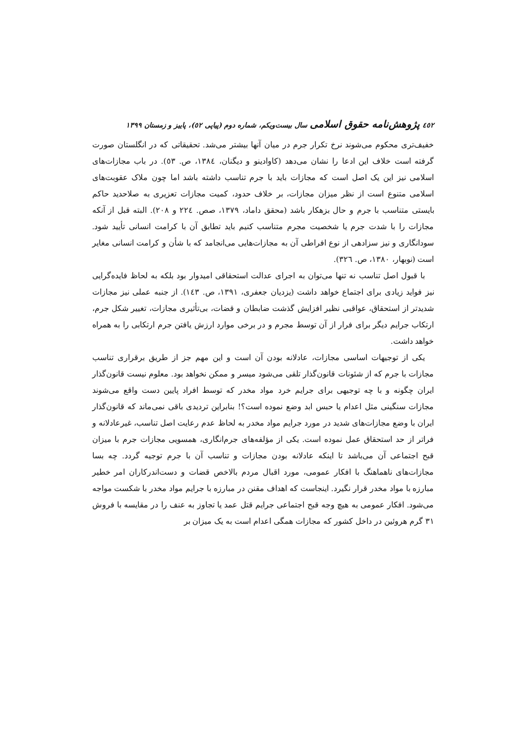٤٥٢ پژوهش‌نامه حقوق اسلامی سال بیست‌ویکم، شماره دوم (پیاپی ٥٢)، پاییز و زمستان ١٣٩٩
خفیف‌تری محکوم می‌شوند نرخ تکرار جرم در میان آنها بیشتر می‌شد. تحقیقاتی که در انگلستان صورت گرفته است خلاف این ادعا را نشان می‌دهد (کاوادینو و دیگنان، ١٣٨٤، ص. ٥٣). در باب مجازات‌های اسلامی نیز این یک اصل است که مجازات باید با جرم تناسب داشته باشد اما چون ملاک عقوبت‌های اسلامی متنوع است از نظر میزان مجازات، بر خلاف حدود، کمیت مجازات تعزیری به صلاحدید حاکم بایستی متناسب با جرم و حال بزهکار باشد (محقق داماد، ١٣٧٩، صص. ٢٢٤ و ٢٠٨). البته قبل از آنکه مجازات را با شدت جرم یا شخصیت مجرم متناسب کنیم باید تطابق آن با کرامت انسانی تأیید شود. سودانگاری و نیز سزادهی از نوع افراطی آن به مجازات‌هایی می‌انجامد که با شأن و کرامت انسانی مغایر است (نوبهار، ١٣٨٠، ص. ٣٢٦).
با قبول اصل تناسب نه تنها می‌توان به اجرای عدالت استحقاقی امیدوار بود بلکه به لحاظ فایده‌گرایی نیز فواید زیادی برای اجتماع خواهد داشت (یزدیان جعفری، ١٣٩١، ص. ١٤٣). از جنبه عملی نیز مجازات شدیدتر از استحقاق، عواقبی نظیر افزایش گذشت ضابطان و قضات، بی‌تأثیری مجازات، تغییر شکل جرم، ارتکاب جرایم دیگر برای فرار از آن توسط مجرم و در برخی موارد ارزش یافتن جرم ارتکابی را به همراه خواهد داشت.
یکی از توجیهات اساسی مجازات، عادلانه بودن آن است و این مهم جز از طریق برقراری تناسب مجازات با جرم که از شئونات قانون‌گذار تلقی می‌شود میسر و ممکن نخواهد بود. معلوم نیست قانون‌گذار ایران چگونه و با چه توجیهی برای جرایم خرد مواد مخدر که توسط افراد پایین دست واقع می‌شوند مجازات سنگینی مثل اعدام یا حبس ابد وضع نموده است؟! بنابراین تردیدی باقی نمی‌ماند که قانون‌گذار ایران با وضع مجازات‌های شدید در مورد جرایم مواد مخدر به لحاظ عدم رعایت اصل تناسب، غیرعادلانه و فراتر از حد استحقاق عمل نموده است. یکی از مؤلفه‌های جرم‌انگاری، همسویی مجازات جرم با میزان قبح اجتماعی آن می‌باشد تا اینکه عادلانه بودن مجازات و تناسب آن با جرم توجیه گردد. چه بسا مجازات‌های ناهماهنگ با افکار عمومی، مورد اقبال مردم بالاخص قضات و دست‌اندرکاران امر خطیر مبارزه با مواد مخدر قرار نگیرد. اینجاست که اهداف مقنن در مبارزه با جرایم مواد مخدر با شکست مواجه می‌شود. افکار عمومی به هیچ وجه قبح اجتماعی جرایم قتل عمد یا تجاوز به عنف را در مقایسه با فروش ٣١ گرم هروئین در داخل کشور که مجازات همگی اعدام است به یک میزان بر